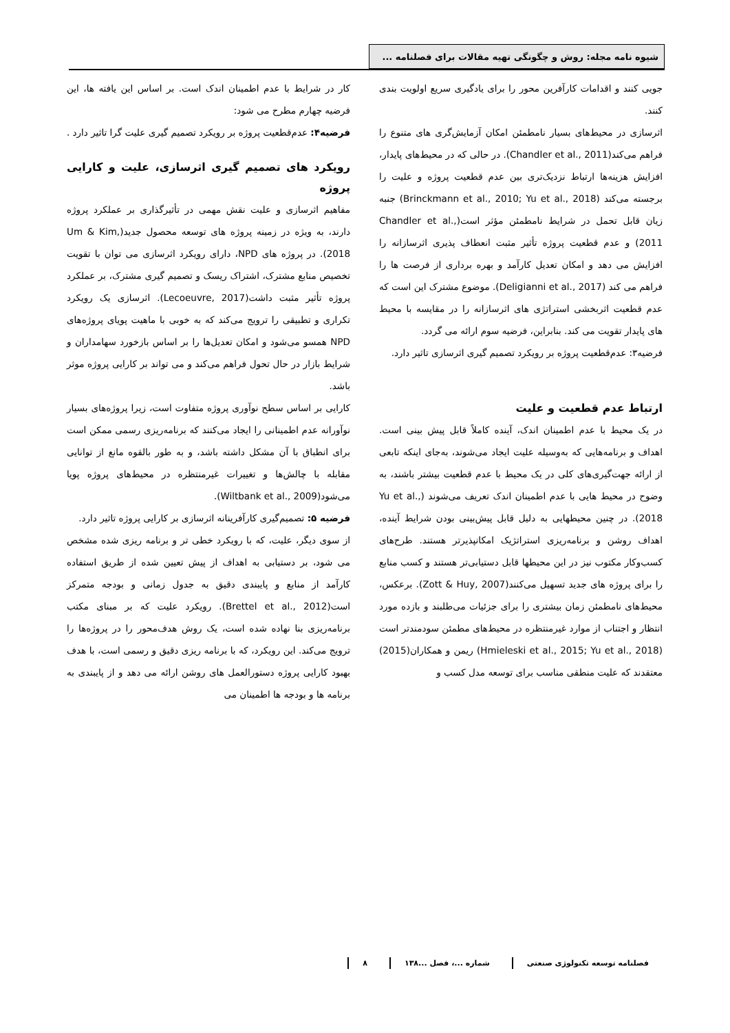شیوه نامه مجله: روش و چگونگی تهیه مقالات برای فصلنامه ...
جویی کنند و اقدامات کارآفرین محور را برای یادگیری سریع اولویت بندی کنند.
اثرسازی در محیط‌های بسیار نامطمئن امکان آزمایش‌گری های متنوع را فراهم می‌کند(Chandler et al., 2011). در حالی که در محیط‌های پایدار، افزایش هزینه‌ها ارتباط نزدیک‌تری بین عدم قطعیت پروژه و علیت را برجسته می‌کند (Brinckmann et al., 2010; Yu et al., 2018) جنبه زیان قابل تحمل در شرایط نامطمئن مؤثر است(Chandler et al., 2011) و عدم قطعیت پروژه تأثیر مثبت انعطاف پذیری اثرسازانه را افزایش می دهد و امکان تعدیل کارآمد و بهره برداری از فرصت ها را فراهم می کند (Deligianni et al., 2017). موضوع مشترک این است که عدم قطعیت اثربخشی استراتژی های اثرسازانه را در مقایسه با محیط های پایدار تقویت می کند. بنابراین، فرضیه سوم ارائه می گردد.
فرضیه۳: عدم‌قطعیت پروژه بر رویکرد تصمیم گیری اثرسازی تاثیر دارد.
ارتباط عدم قطعیت و علیت
در یک محیط با عدم اطمینان اندک، آینده کاملاً قابل پیش بینی است. اهداف و برنامه‌هایی که به‌وسیله علیت ایجاد می‌شوند، به‌جای اینکه تابعی از ارائه جهت‌گیری‌های کلی در یک محیط با عدم قطعیت بیشتر باشند، به وضوح در محیط هایی با عدم اطمینان اندک تعریف می‌شوند (Yu et al., 2018). در چنین محیطهایی به دلیل قابل پیش‌بینی بودن شرایط آینده، اهداف روشن و برنامه‌ریزی استراتژیک امکانپذیرتر هستند. طرح‌های کسب‌وکار مکتوب نیز در این محیطها قابل دستیابی‌تر هستند و کسب منابع را برای پروژه های جدید تسهیل می‌کنند(Zott & Huy, 2007). برعکس، محیط‌های نامطمئن زمان بیشتری را برای جزئیات می‌طلبند و بازده مورد انتظار و اجتناب از موارد غیرمنتظره در محیط‌های مطمئن سودمندتر است (Hmieleski et al., 2015; Yu et al., 2018) ریمن و همکاران(2015) معتقدند که علیت منطقی مناسب برای توسعه مدل کسب و
کار در شرایط با عدم اطمینان اندک است. بر اساس این یافته ها، این فرضیه چهارم مطرح می شود:
فرضیه۴: عدم‌قطعیت پروژه بر رویکرد تصمیم گیری علیت گرا تاثیر دارد .
رویکرد های تصمیم گیری اثرسازی، علیت و کارایی پروژه
مفاهیم اثرسازی و علیت نقش مهمی در تأثیرگذاری بر عملکرد پروژه دارند، به ویژه در زمینه پروژه های توسعه محصول جدید(Um & Kim, 2018). در پروژه های NPD، دارای رویکرد اثرسازی می توان با تقویت تخصیص منابع مشترک، اشتراک ریسک و تصمیم گیری مشترک، بر عملکرد پروژه تأثیر مثبت داشت(Lecoeuvre, 2017). اثرسازی یک رویکرد تکراری و تطبیقی را ترویج می‌کند که به خوبی با ماهیت پویای پروژه‌های NPD همسو می‌شود و امکان تعدیل‌ها را بر اساس بازخورد سهامداران و شرایط بازار در حال تحول فراهم می‌کند و می تواند بر کارایی پروژه موثر باشد.
کارایی بر اساس سطح نوآوری پروژه متفاوت است، زیرا پروژه‌های بسیار نوآورانه عدم اطمینانی را ایجاد می‌کنند که برنامه‌ریزی رسمی ممکن است برای انطباق با آن مشکل داشته باشد، و به طور بالقوه مانع از توانایی مقابله با چالش‌ها و تغییرات غیرمنتظره در محیط‌های پروژه پویا می‌شود(Wiltbank et al., 2009).
فرضیه ۵: تصمیم‌گیری کارآفرینانه اثرسازی بر کارایی پروژه تاثیر دارد.
از سوی دیگر، علیت، که با رویکرد خطی تر و برنامه ریزی شده مشخص می شود، بر دستیابی به اهداف از پیش تعیین شده از طریق استفاده کارآمد از منابع و پایبندی دقیق به جدول زمانی و بودجه متمرکز است(Brettel et al., 2012). رویکرد علیت که بر مبنای مکتب برنامه‌ریزی بنا نهاده شده است، یک روش هدف‌محور را در پروژه‌ها را ترویج می‌کند. این رویکرد، که با برنامه ریزی دقیق و رسمی است، با هدف بهبود کارایی پروژه دستورالعمل های روشن ارائه می دهد و از پایبندی به برنامه ها و بودجه ها اطمینان می
فصلنامه توسعه تکنولوژی صنعتی شماره ...، فصل ...۱۳۸ ۸